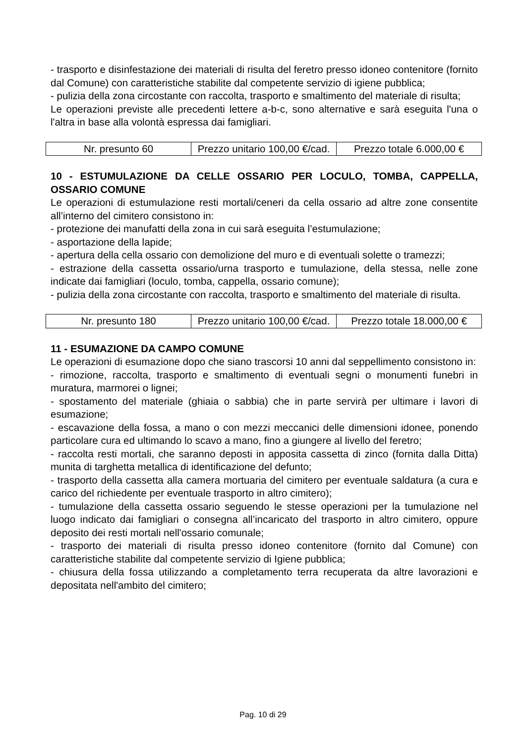- trasporto e disinfestazione dei materiali di risulta del feretro presso idoneo contenitore (fornito dal Comune) con caratteristiche stabilite dal competente servizio di igiene pubblica;
- pulizia della zona circostante con raccolta, trasporto e smaltimento del materiale di risulta;
Le operazioni previste alle precedenti lettere a-b-c, sono alternative e sarà eseguita l'una o l'altra in base alla volontà espressa dai famigliari.
| Nr. presunto 60 | Prezzo unitario 100,00 €/cad. | Prezzo totale 6.000,00 € |
10 - ESTUMULAZIONE DA CELLE OSSARIO PER LOCULO, TOMBA, CAPPELLA, OSSARIO COMUNE
Le operazioni di estumulazione resti mortali/ceneri da cella ossario ad altre zone consentite all’interno del cimitero consistono in:
- protezione dei manufatti della zona in cui sarà eseguita l’estumulazione;
- asportazione della lapide;
- apertura della cella ossario con demolizione del muro e di eventuali solette o tramezzi;
- estrazione della cassetta ossario/urna trasporto e tumulazione, della stessa, nelle zone indicate dai famigliari (loculo, tomba, cappella, ossario comune);
- pulizia della zona circostante con raccolta, trasporto e smaltimento del materiale di risulta.
| Nr. presunto 180 | Prezzo unitario 100,00 €/cad. | Prezzo totale 18.000,00 € |
11 - ESUMAZIONE DA CAMPO COMUNE
Le operazioni di esumazione dopo che siano trascorsi 10 anni dal seppellimento consistono in:
- rimozione, raccolta, trasporto e smaltimento di eventuali segni o monumenti funebri in muratura, marmorei o lignei;
- spostamento del materiale (ghiaia o sabbia) che in parte servirà per ultimare i lavori di esumazione;
- escavazione della fossa, a mano o con mezzi meccanici delle dimensioni idonee, ponendo particolare cura ed ultimando lo scavo a mano, fino a giungere al livello del feretro;
- raccolta resti mortali, che saranno deposti in apposita cassetta di zinco (fornita dalla Ditta) munita di targhetta metallica di identificazione del defunto;
- trasporto della cassetta alla camera mortuaria del cimitero per eventuale saldatura (a cura e carico del richiedente per eventuale trasporto in altro cimitero);
- tumulazione della cassetta ossario seguendo le stesse operazioni per la tumulazione nel luogo indicato dai famigliari o consegna all’incaricato del trasporto in altro cimitero, oppure deposito dei resti mortali nell'ossario comunale;
- trasporto dei materiali di risulta presso idoneo contenitore (fornito dal Comune) con caratteristiche stabilite dal competente servizio di Igiene pubblica;
- chiusura della fossa utilizzando a completamento terra recuperata da altre lavorazioni e depositata nell'ambito del cimitero;
Pag. 10 di 29